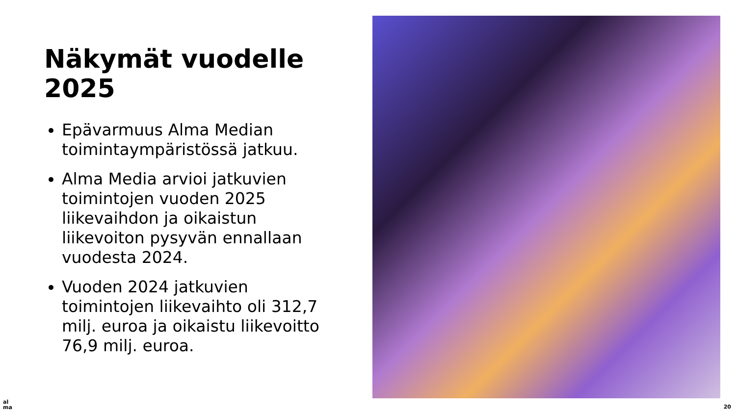Näkymät vuodelle
2025
Epävarmuus Alma Median toimintaympäristössä jatkuu.
Alma Media arvioi jatkuvien toimintojen vuoden 2025 liikevaihdon ja oikaistun liikevoiton pysyvän ennallaan vuodesta 2024.
Vuoden 2024 jatkuvien toimintojen liikevaihto oli 312,7 milj. euroa ja oikaistu liikevoitto 76,9 milj. euroa.
al
ma
20